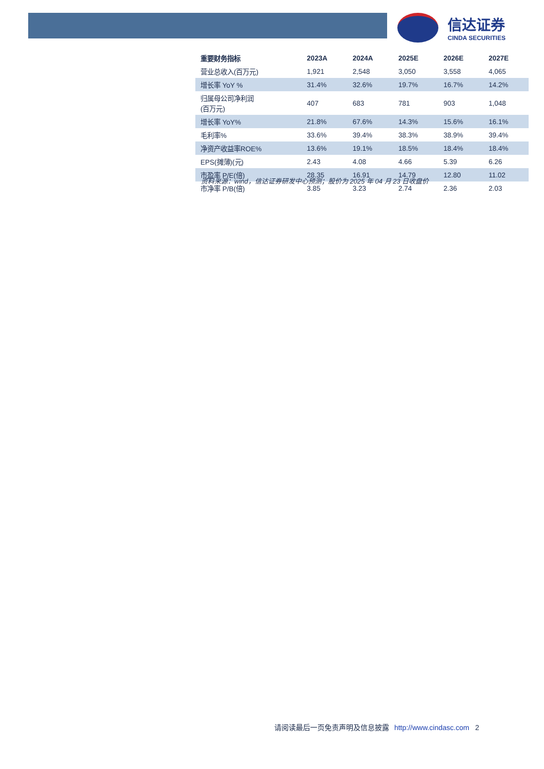信达证券
CINDA SECURITIES
| 重要财务指标 | 2023A | 2024A | 2025E | 2026E | 2027E |
| --- | --- | --- | --- | --- | --- |
| 营业总收入(百万元) | 1,921 | 2,548 | 3,050 | 3,558 | 4,065 |
| 增长率 YoY % | 31.4% | 32.6% | 19.7% | 16.7% | 14.2% |
| 归属母公司净利润 (百万元) | 407 | 683 | 781 | 903 | 1,048 |
| 增长率 YoY% | 21.8% | 67.6% | 14.3% | 15.6% | 16.1% |
| 毛利率% | 33.6% | 39.4% | 38.3% | 38.9% | 39.4% |
| 净资产收益率ROE% | 13.6% | 19.1% | 18.5% | 18.4% | 18.4% |
| EPS(摊薄)(元) | 2.43 | 4.08 | 4.66 | 5.39 | 6.26 |
| 市盈率 P/E(倍) | 28.35 | 16.91 | 14.79 | 12.80 | 11.02 |
| 市净率 P/B(倍) | 3.85 | 3.23 | 2.74 | 2.36 | 2.03 |
资料来源：wind，信达证券研发中心预测；股价为 2025 年 04 月 23 日收盘价
请阅读最后一页免责声明及信息披露 http://www.cindasc.com 2